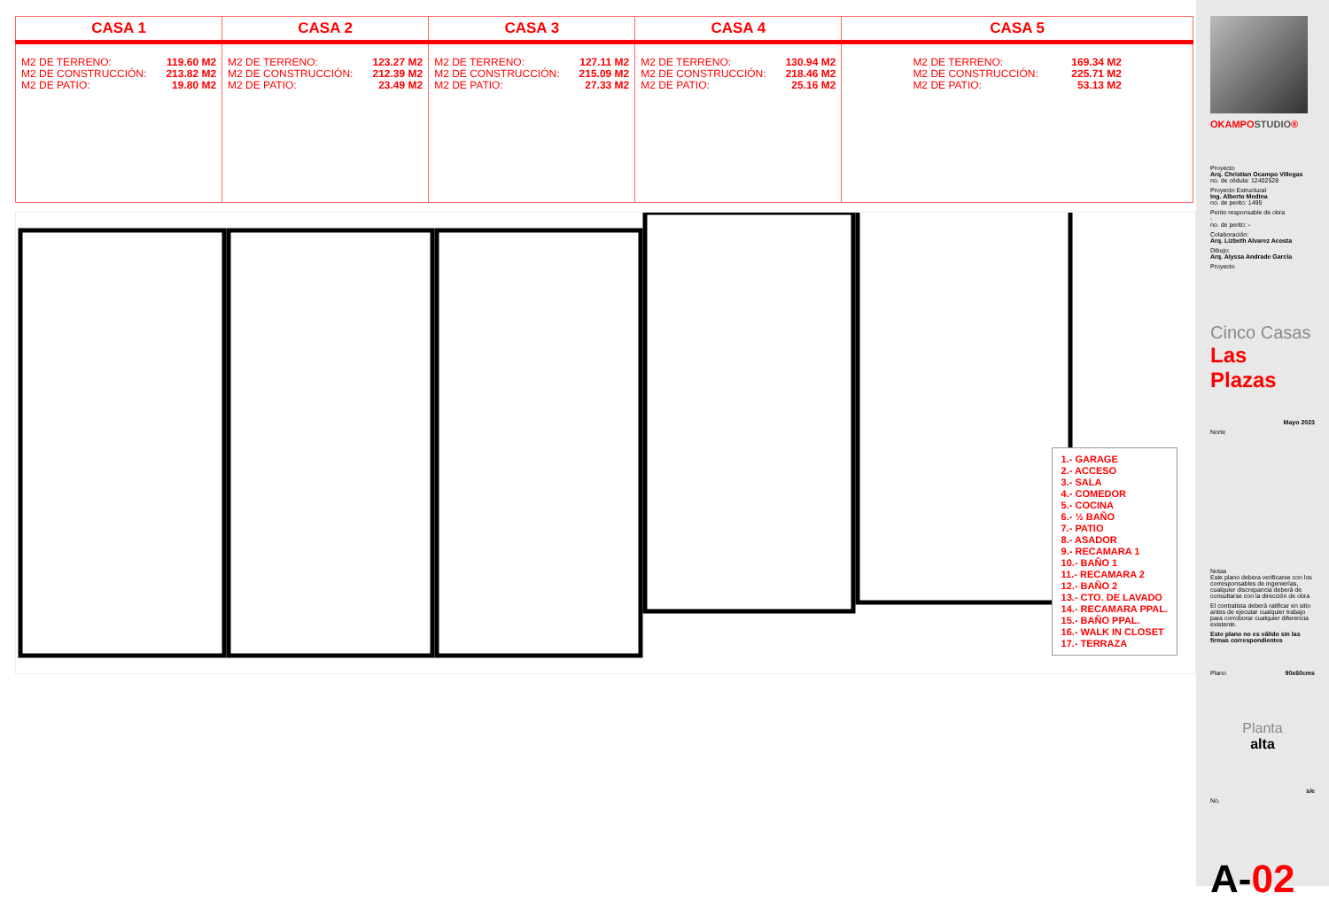| CASA 1 | CASA 2 | CASA 3 | CASA 4 | CASA 5 |
| --- | --- | --- | --- | --- |
| M2 DE TERRENO: 119.60 M2 M2 DE CONSTRUCCIÓN: 213.82 M2 M2 DE PATIO: 19.80 M2 | M2 DE TERRENO: 123.27 M2 M2 DE CONSTRUCCIÓN: 212.39 M2 M2 DE PATIO: 23.49 M2 | M2 DE TERRENO: 127.11 M2 M2 DE CONSTRUCCIÓN: 215.09 M2 M2 DE PATIO: 27.33 M2 | M2 DE TERRENO: 130.94 M2 M2 DE CONSTRUCCIÓN: 218.46 M2 M2 DE PATIO: 25.16 M2 | M2 DE TERRENO: 169.34 M2 M2 DE CONSTRUCCIÓN: 225.71 M2 M2 DE PATIO: 53.13 M2 |
1.- GARAGE
2.- ACCESO
3.- SALA
4.- COMEDOR
5.- COCINA
6.- ½ BAÑO
7.- PATIO
8.- ASADOR
9.- RECAMARA 1
10.- BAÑO 1
11.- RECAMARA 2
12.- BAÑO 2
13.- CTO. DE LAVADO
14.- RECAMARA PPAL.
15.- BAÑO PPAL.
16.- WALK IN CLOSET
17.- TERRAZA
OKAMPOSTUDIO®
Proyecto
Arq. Christian Ocampo Villegas
no. de cédula: 12402528
Proyecto Estructural
Ing. Alberto Medina
no. de perito: 1495
Perito responsable de obra
-
no. de perito: -
Colaboración:
Arq. Lizbeth Alvarez Acosta
Dibujo:
Arq. Alyssa Andrade García
Proyecto
Cinco Casas
Las Plazas
Mayo 2023
Norte
Notas
Este plano debera verificarse con los corresponsables de ingenierías, cualquier discrepancia deberá de consultarse con la dirección de obra
El contratista deberá ratificar en sitio antes de ejecutar cualquier trabajo para corroborar cualquier diferencia existente.
Este plano no es válido sin las firmas correspondientes
Plano 90x60cms
Planta
alta
s/e
No.
A-02